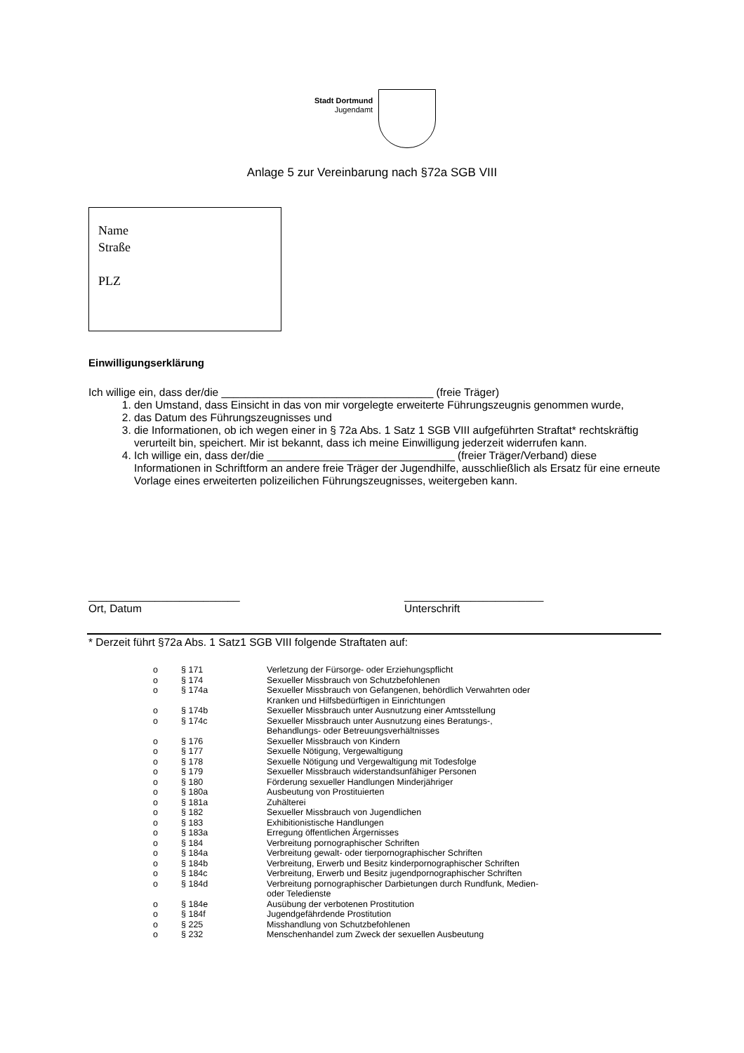Stadt Dortmund
Jugendamt
Anlage 5 zur Vereinbarung nach §72a SGB VIII
Name
Straße
PLZ
Einwilligungserklärung
Ich willige ein, dass der/die ___________________________________ (freie Träger)
1. den Umstand, dass Einsicht in das von mir vorgelegte erweiterte Führungszeugnis genommen wurde,
2. das Datum des Führungszeugnisses und
3. die Informationen, ob ich wegen einer in § 72a Abs. 1 Satz 1 SGB VIII aufgeführten Straftat* rechtskräftig verurteilt bin, speichert. Mir ist bekannt, dass ich meine Einwilligung jederzeit widerrufen kann.
4. Ich willige ein, dass der/die _______________________________ (freier Träger/Verband) diese Informationen in Schriftform an andere freie Träger der Jugendhilfe, ausschließlich als Ersatz für eine erneute Vorlage eines erweiterten polizeilichen Führungszeugnisses, weitergeben kann.
_________________________
Ort, Datum
_______________________
Unterschrift
* Derzeit führt §72a Abs. 1 Satz1 SGB VIII folgende Straftaten auf:
| o | § 171 | Verletzung der Fürsorge- oder Erziehungspflicht |
| o | § 174 | Sexueller Missbrauch von Schutzbefohlenen |
| o | § 174a | Sexueller Missbrauch von Gefangenen, behördlich Verwahrten oder Kranken und Hilfsbedürftigen in Einrichtungen |
| o | § 174b | Sexueller Missbrauch unter Ausnutzung einer Amtsstellung |
| o | § 174c | Sexueller Missbrauch unter Ausnutzung eines Beratungs-, Behandlungs- oder Betreuungsverhältnisses |
| o | § 176 | Sexueller Missbrauch von Kindern |
| o | § 177 | Sexuelle Nötigung, Vergewaltigung |
| o | § 178 | Sexuelle Nötigung und Vergewaltigung mit Todesfolge |
| o | § 179 | Sexueller Missbrauch widerstandsunfähiger Personen |
| o | § 180 | Förderung sexueller Handlungen Minderjähriger |
| o | § 180a | Ausbeutung von Prostituierten |
| o | § 181a | Zuhälterei |
| o | § 182 | Sexueller Missbrauch von Jugendlichen |
| o | § 183 | Exhibitionistische Handlungen |
| o | § 183a | Erregung öffentlichen Ärgernisses |
| o | § 184 | Verbreitung pornographischer Schriften |
| o | § 184a | Verbreitung gewalt- oder tierpornographischer Schriften |
| o | § 184b | Verbreitung, Erwerb und Besitz kinderpornographischer Schriften |
| o | § 184c | Verbreitung, Erwerb und Besitz jugendpornographischer Schriften |
| o | § 184d | Verbreitung pornographischer Darbietungen durch Rundfunk, Medien- oder Teledienste |
| o | § 184e | Ausübung der verbotenen Prostitution |
| o | § 184f | Jugendgefährdende Prostitution |
| o | § 225 | Misshandlung von Schutzbefohlenen |
| o | § 232 | Menschenhandel zum Zweck der sexuellen Ausbeutung |